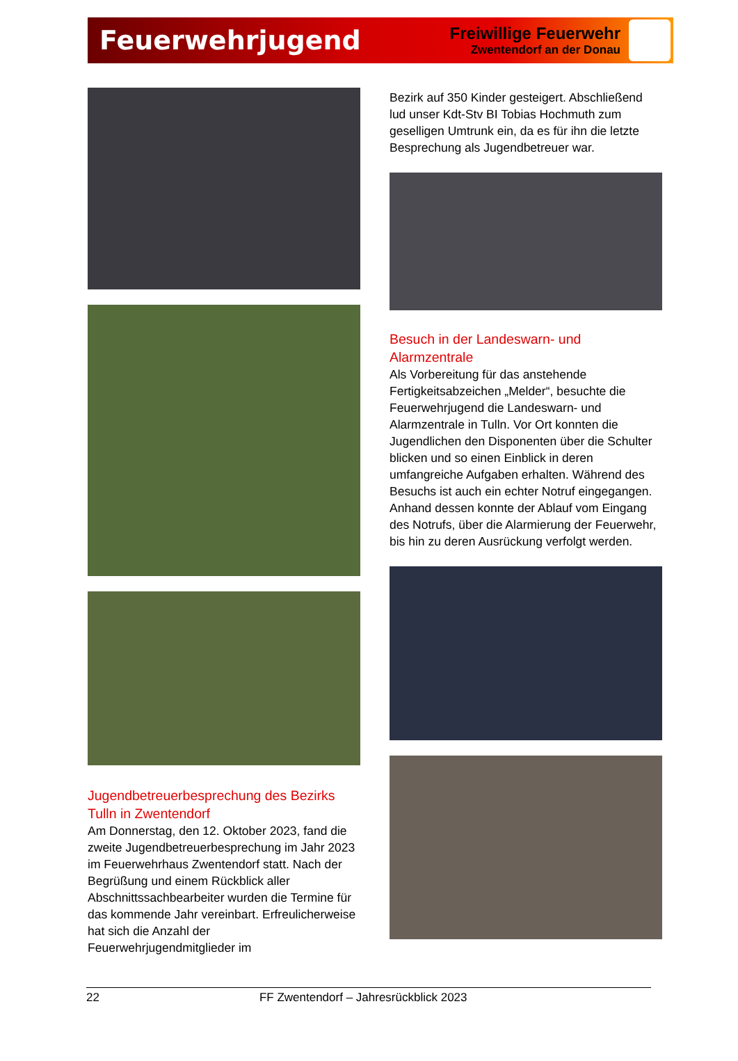Feuerwehrjugend
Freiwillige Feuerwehr
Zwentendorf an der Donau
Jugendbetreuerbesprechung des Bezirks Tulln in Zwentendorf
Am Donnerstag, den 12. Oktober 2023, fand die zweite Jugendbetreuerbesprechung im Jahr 2023 im Feuerwehrhaus Zwentendorf statt. Nach der Begrüßung und einem Rückblick aller Abschnittssachbearbeiter wurden die Termine für das kommende Jahr vereinbart. Erfreulicherweise hat sich die Anzahl der Feuerwehrjugendmitglieder im
Bezirk auf 350 Kinder gesteigert. Abschließend lud unser Kdt-Stv BI Tobias Hochmuth zum geselligen Umtrunk ein, da es für ihn die letzte Besprechung als Jugendbetreuer war.
Besuch in der Landeswarn- und Alarmzentrale
Als Vorbereitung für das anstehende Fertigkeitsabzeichen „Melder“, besuchte die Feuerwehrjugend die Landeswarn- und Alarmzentrale in Tulln. Vor Ort konnten die Jugendlichen den Disponenten über die Schulter blicken und so einen Einblick in deren umfangreiche Aufgaben erhalten. Während des Besuchs ist auch ein echter Notruf eingegangen. Anhand dessen konnte der Ablauf vom Eingang des Notrufs, über die Alarmierung der Feuerwehr, bis hin zu deren Ausrückung verfolgt werden.
22 FF Zwentendorf – Jahresrückblick 2023